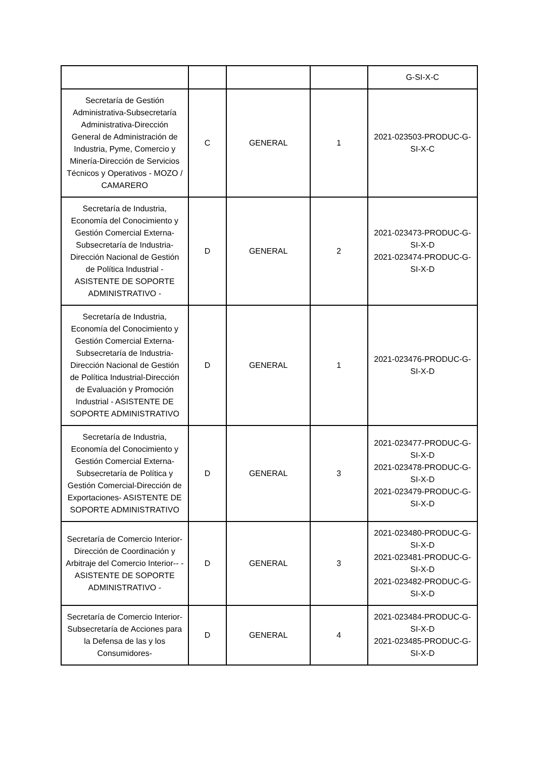| | | | | G-SI-X-C |
| Secretaría de Gestión Administrativa-Subsecretaría Administrativa-Dirección General de Administración de Industria, Pyme, Comercio y Minería-Dirección de Servicios Técnicos y Operativos - MOZO / CAMARERO | C | GENERAL | 1 | 2021-023503-PRODUC-G-SI-X-C |
| Secretaría de Industria, Economía del Conocimiento y Gestión Comercial Externa-Subsecretaría de Industria-Dirección Nacional de Gestión de Política Industrial - ASISTENTE DE SOPORTE ADMINISTRATIVO - | D | GENERAL | 2 | 2021-023473-PRODUC-G-SI-X-D 2021-023474-PRODUC-G-SI-X-D |
| Secretaría de Industria, Economía del Conocimiento y Gestión Comercial Externa-Subsecretaría de Industria-Dirección Nacional de Gestión de Política Industrial-Dirección de Evaluación y Promoción Industrial - ASISTENTE DE SOPORTE ADMINISTRATIVO | D | GENERAL | 1 | 2021-023476-PRODUC-G-SI-X-D |
| Secretaría de Industria, Economía del Conocimiento y Gestión Comercial Externa-Subsecretaría de Política y Gestión Comercial-Dirección de Exportaciones- ASISTENTE DE SOPORTE ADMINISTRATIVO | D | GENERAL | 3 | 2021-023477-PRODUC-G-SI-X-D 2021-023478-PRODUC-G-SI-X-D 2021-023479-PRODUC-G-SI-X-D |
| Secretaría de Comercio Interior-Dirección de Coordinación y Arbitraje del Comercio Interior-- - ASISTENTE DE SOPORTE ADMINISTRATIVO - | D | GENERAL | 3 | 2021-023480-PRODUC-G-SI-X-D 2021-023481-PRODUC-G-SI-X-D 2021-023482-PRODUC-G-SI-X-D |
| Secretaría de Comercio Interior-Subsecretaría de Acciones para la Defensa de las y los Consumidores- | D | GENERAL | 4 | 2021-023484-PRODUC-G-SI-X-D 2021-023485-PRODUC-G-SI-X-D |